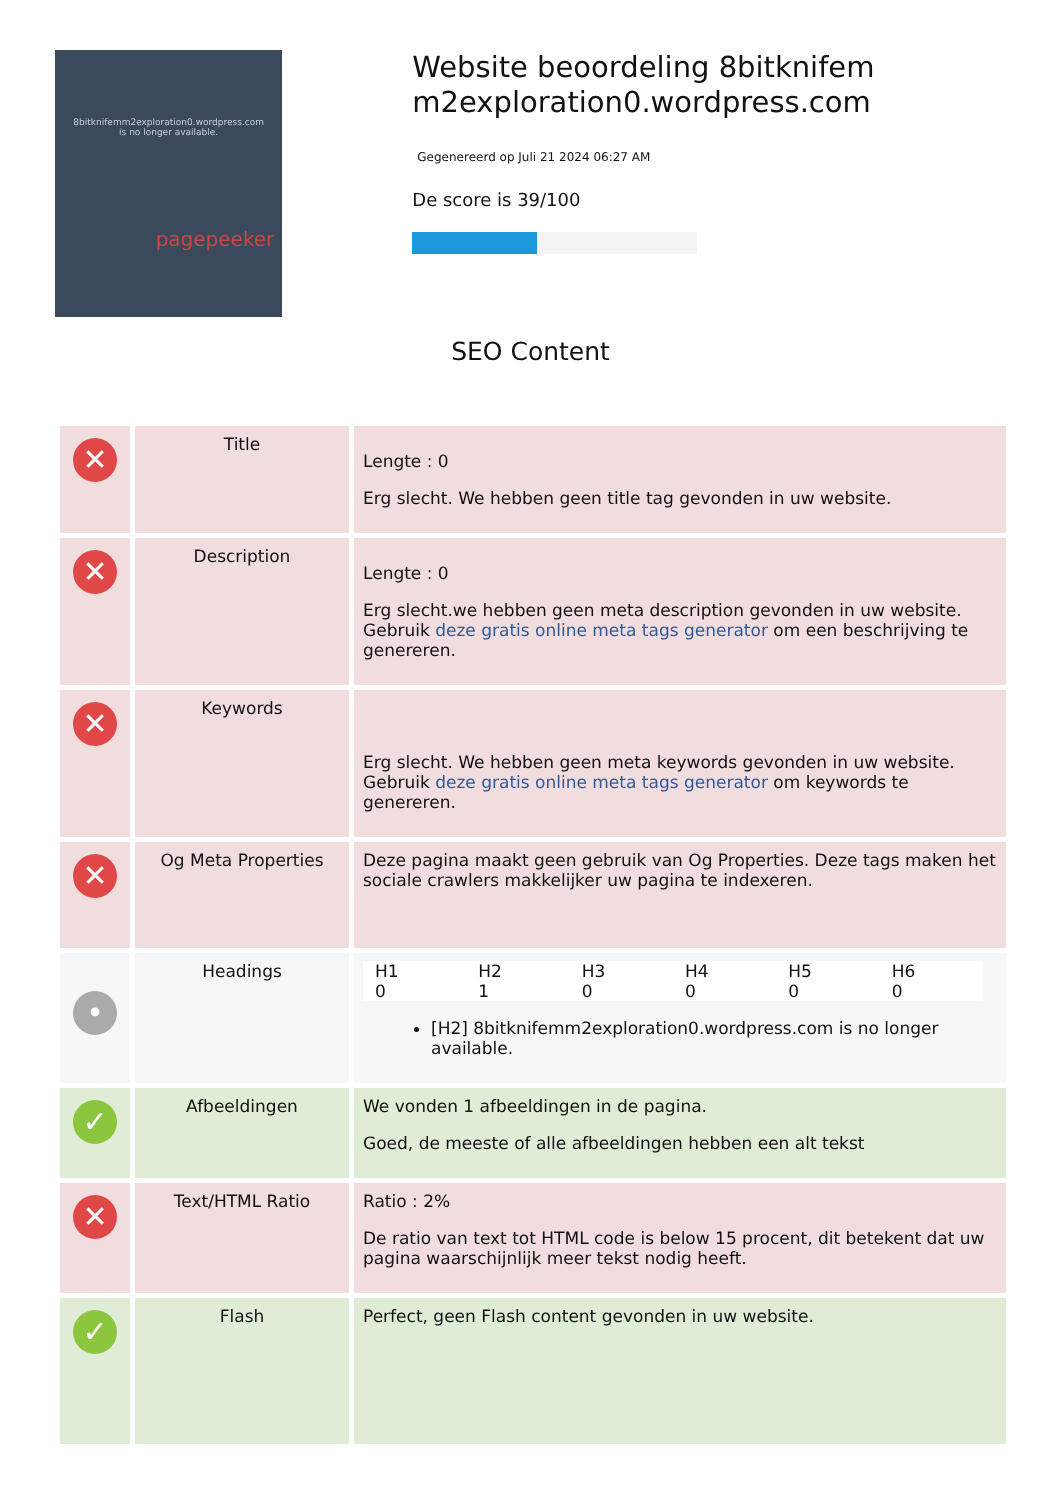8bitknifemm2exploration0.wordpress.com
is no longer available.
pagepeeker
Website beoordeling 8bitknifem m2exploration0.wordpress.com
Gegenereerd op Juli 21 2024 06:27 AM
De score is 39/100
SEO Content
| ✕ | Title | Lengte : 0 Erg slecht. We hebben geen title tag gevonden in uw website. |
| ✕ | Description | Lengte : 0 Erg slecht.we hebben geen meta description gevonden in uw website. Gebruik deze gratis online meta tags generator om een beschrijving te genereren. |
| ✕ | Keywords | Erg slecht. We hebben geen meta keywords gevonden in uw website. Gebruik deze gratis online meta tags generator om keywords te genereren. |
| ✕ | Og Meta Properties | Deze pagina maakt geen gebruik van Og Properties. Deze tags maken het sociale crawlers makkelijker uw pagina te indexeren. |
| • | Headings | / H1 0 / H2 1 / H3 0 / H4 0 / H5 0 / H6 0 / [H2] 8bitknifemm2exploration0.wordpress.com is no longer available. |
| ✓ | Afbeeldingen | We vonden 1 afbeeldingen in de pagina. Goed, de meeste of alle afbeeldingen hebben een alt tekst |
| ✕ | Text/HTML Ratio | Ratio : 2% De ratio van text tot HTML code is below 15 procent, dit betekent dat uw pagina waarschijnlijk meer tekst nodig heeft. |
| ✓ | Flash | Perfect, geen Flash content gevonden in uw website. |